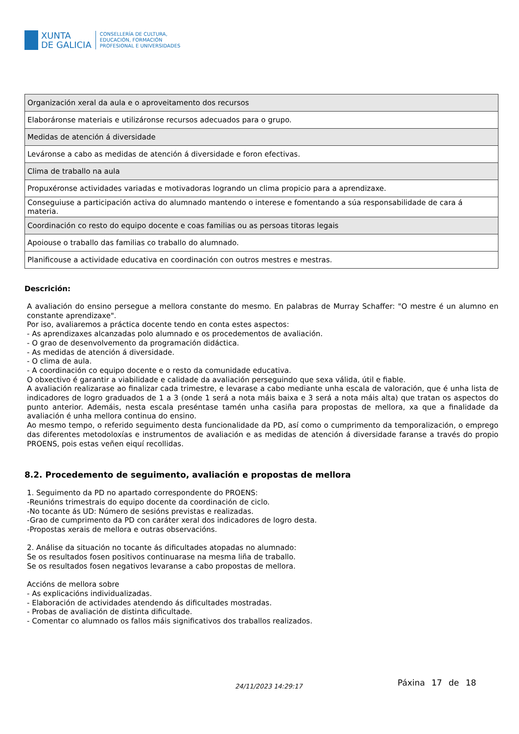XUNTA
DE GALICIA
CONSELLERÍA DE CULTURA,
EDUCACIÓN, FORMACIÓN
PROFESIONAL E UNIVERSIDADES
| Organización xeral da aula e o aproveitamento dos recursos |
| Elaboráronse materiais e utilizáronse recursos adecuados para o grupo. |
| Medidas de atención á diversidade |
| Leváronse a cabo as medidas de atención á diversidade e foron efectivas. |
| Clima de traballo na aula |
| Propuxéronse actividades variadas e motivadoras logrando un clima propicio para a aprendizaxe. |
| Conseguiuse a participación activa do alumnado mantendo o interese e fomentando a súa responsabilidade de cara á materia. |
| Coordinación co resto do equipo docente e coas familias ou as persoas titoras legais |
| Apoiouse o traballo das familias co traballo do alumnado. |
| Planificouse a actividade educativa en coordinación con outros mestres e mestras. |
Descrición:
A avaliación do ensino persegue a mellora constante do mesmo. En palabras de Murray Schaffer: "O mestre é un alumno en constante aprendizaxe".
Por iso, avaliaremos a práctica docente tendo en conta estes aspectos:
- As aprendizaxes alcanzadas polo alumnado e os procedementos de avaliación.
- O grao de desenvolvemento da programación didáctica.
- As medidas de atención á diversidade.
- O clima de aula.
- A coordinación co equipo docente e o resto da comunidade educativa.
O obxectivo é garantir a viabilidade e calidade da avaliación perseguindo que sexa válida, útil e fiable.
A avaliación realizarase ao finalizar cada trimestre, e levarase a cabo mediante unha escala de valoración, que é unha lista de indicadores de logro graduados de 1 a 3 (onde 1 será a nota máis baixa e 3 será a nota máis alta) que tratan os aspectos do punto anterior. Ademáis, nesta escala preséntase tamén unha casiña para propostas de mellora, xa que a finalidade da avaliación é unha mellora continua do ensino.
Ao mesmo tempo, o referido seguimento desta funcionalidade da PD, así como o cumprimento da temporalización, o emprego das diferentes metodoloxías e instrumentos de avaliación e as medidas de atención á diversidade faranse a través do propio PROENS, pois estas veñen eiquí recollidas.
8.2. Procedemento de seguimento, avaliación e propostas de mellora
1. Seguimento da PD no apartado correspondente do PROENS:
-Reunións trimestrais do equipo docente da coordinación de ciclo.
-No tocante ás UD: Número de sesións previstas e realizadas.
-Grao de cumprimento da PD con caráter xeral dos indicadores de logro desta.
-Propostas xerais de mellora e outras observacións.
2. Análise da situación no tocante ás dificultades atopadas no alumnado:
Se os resultados fosen positivos continuarase na mesma liña de traballo.
Se os resultados fosen negativos levaranse a cabo propostas de mellora.
Accións de mellora sobre
- As explicacións individualizadas.
- Elaboración de actividades atendendo ás dificultades mostradas.
- Probas de avaliación de distinta dificultade.
- Comentar co alumnado os fallos máis significativos dos traballos realizados.
24/11/2023 14:29:17 Páxina 17 de 18